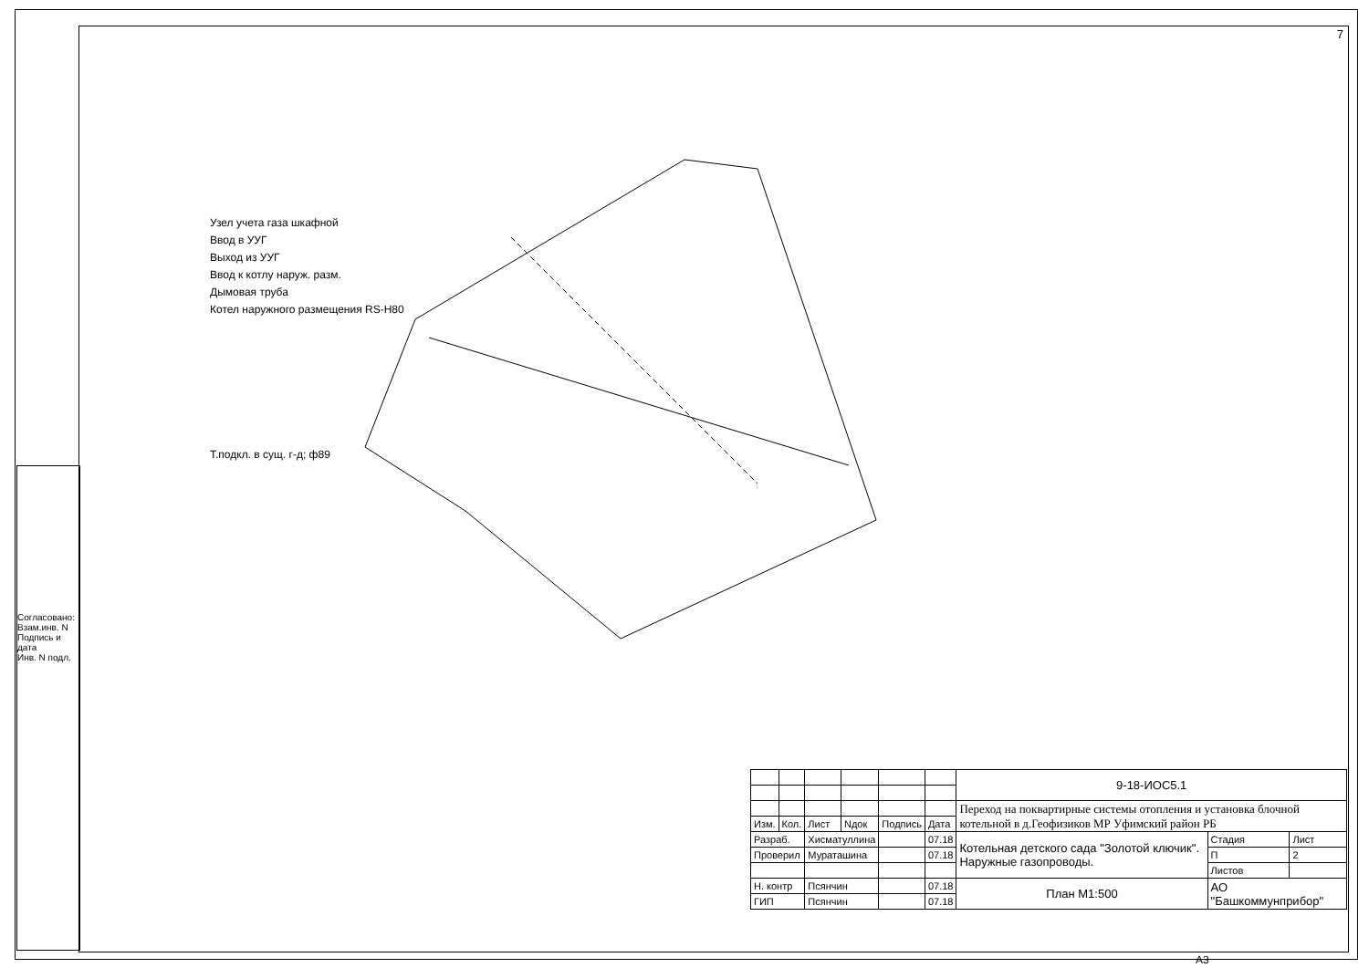7
Согласовано:
Взам.инв. N
Подпись и дата
Инв. N подл.
Узел учета газа шкафной
Ввод в УУГ
Выход из УУГ
Ввод к котлу наруж. разм.
Дымовая труба
Котел наружного размещения RS-H80
Т.подкл. в сущ. г-д; ф89
| | | | | | | 9-18-ИОС5.1 | | |
| | | | | | | Переход на поквартирные системы отопления и установка блочной котельной в д.Геофизиков МР Уфимский район РБ | | |
| Изм. | Кол. | Лист | Nдок | Подпись | Дата | | | |
| Разраб. | | Хисматуллина | | | 07.18 | Котельная детского сада "Золотой ключик". Наружные газопроводы. | Стадия | Лист |
| Проверил | | Мураташина | | | 07.18 | | П | 2 |
| | | | | | | | Листов | |
| Н. контр | | Псянчин | | | 07.18 | План М1:500 | АО "Башкоммунприбор" | |
| ГИП | | Псянчин | | | 07.18 | | | |
А3